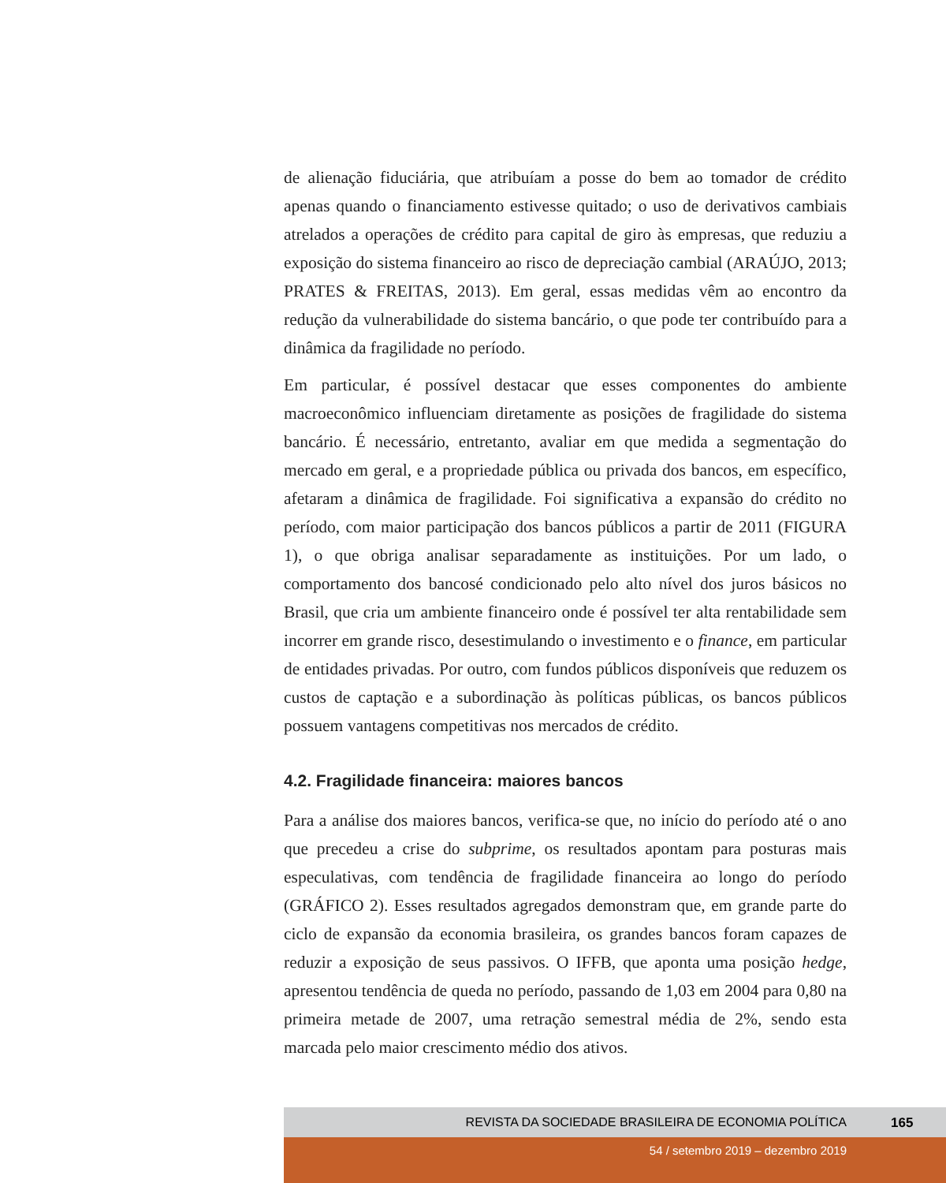de alienação fiduciária, que atribuíam a posse do bem ao tomador de crédito apenas quando o financiamento estivesse quitado; o uso de derivativos cambiais atrelados a operações de crédito para capital de giro às empresas, que reduziu a exposição do sistema financeiro ao risco de depreciação cambial (ARAÚJO, 2013; PRATES & FREITAS, 2013). Em geral, essas medidas vêm ao encontro da redução da vulnerabilidade do sistema bancário, o que pode ter contribuído para a dinâmica da fragilidade no período.
Em particular, é possível destacar que esses componentes do ambiente macroeconômico influenciam diretamente as posições de fragilidade do sistema bancário. É necessário, entretanto, avaliar em que medida a segmentação do mercado em geral, e a propriedade pública ou privada dos bancos, em específico, afetaram a dinâmica de fragilidade. Foi significativa a expansão do crédito no período, com maior participação dos bancos públicos a partir de 2011 (FIGURA 1), o que obriga analisar separadamente as instituições. Por um lado, o comportamento dos bancosé condicionado pelo alto nível dos juros básicos no Brasil, que cria um ambiente financeiro onde é possível ter alta rentabilidade sem incorrer em grande risco, desestimulando o investimento e o finance, em particular de entidades privadas. Por outro, com fundos públicos disponíveis que reduzem os custos de captação e a subordinação às políticas públicas, os bancos públicos possuem vantagens competitivas nos mercados de crédito.
4.2. Fragilidade financeira: maiores bancos
Para a análise dos maiores bancos, verifica-se que, no início do período até o ano que precedeu a crise do subprime, os resultados apontam para posturas mais especulativas, com tendência de fragilidade financeira ao longo do período (GRÁFICO 2). Esses resultados agregados demonstram que, em grande parte do ciclo de expansão da economia brasileira, os grandes bancos foram capazes de reduzir a exposição de seus passivos. O IFFB, que aponta uma posição hedge, apresentou tendência de queda no período, passando de 1,03 em 2004 para 0,80 na primeira metade de 2007, uma retração semestral média de 2%, sendo esta marcada pelo maior crescimento médio dos ativos.
REVISTA DA SOCIEDADE BRASILEIRA DE ECONOMIA POLÍTICA 165
54 / setembro 2019 – dezembro 2019